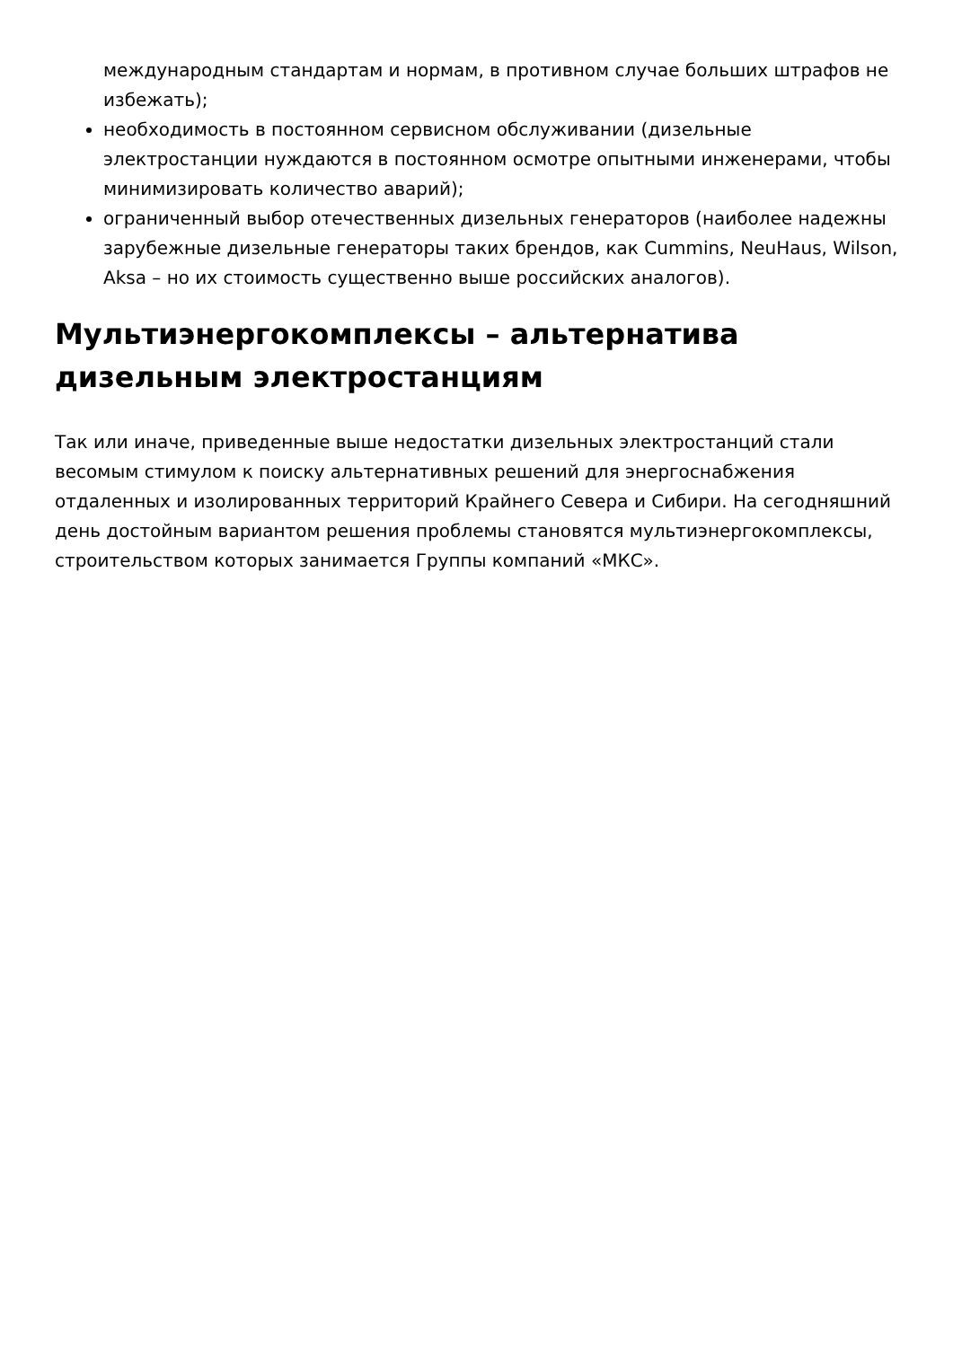международным стандартам и нормам, в противном случае больших штрафов не избежать);
необходимость в постоянном сервисном обслуживании (дизельные электростанции нуждаются в постоянном осмотре опытными инженерами, чтобы минимизировать количество аварий);
ограниченный выбор отечественных дизельных генераторов (наиболее надежны зарубежные дизельные генераторы таких брендов, как Cummins, NeuHaus, Wilson, Aksa – но их стоимость существенно выше российских аналогов).
Мультиэнергокомплексы – альтернатива дизельным электростанциям
Так или иначе, приведенные выше недостатки дизельных электростанций стали весомым стимулом к поиску альтернативных решений для энергоснабжения отдаленных и изолированных территорий Крайнего Севера и Сибири. На сегодняшний день достойным вариантом решения проблемы становятся мультиэнергокомплексы, строительством которых занимается Группы компаний «МКС».